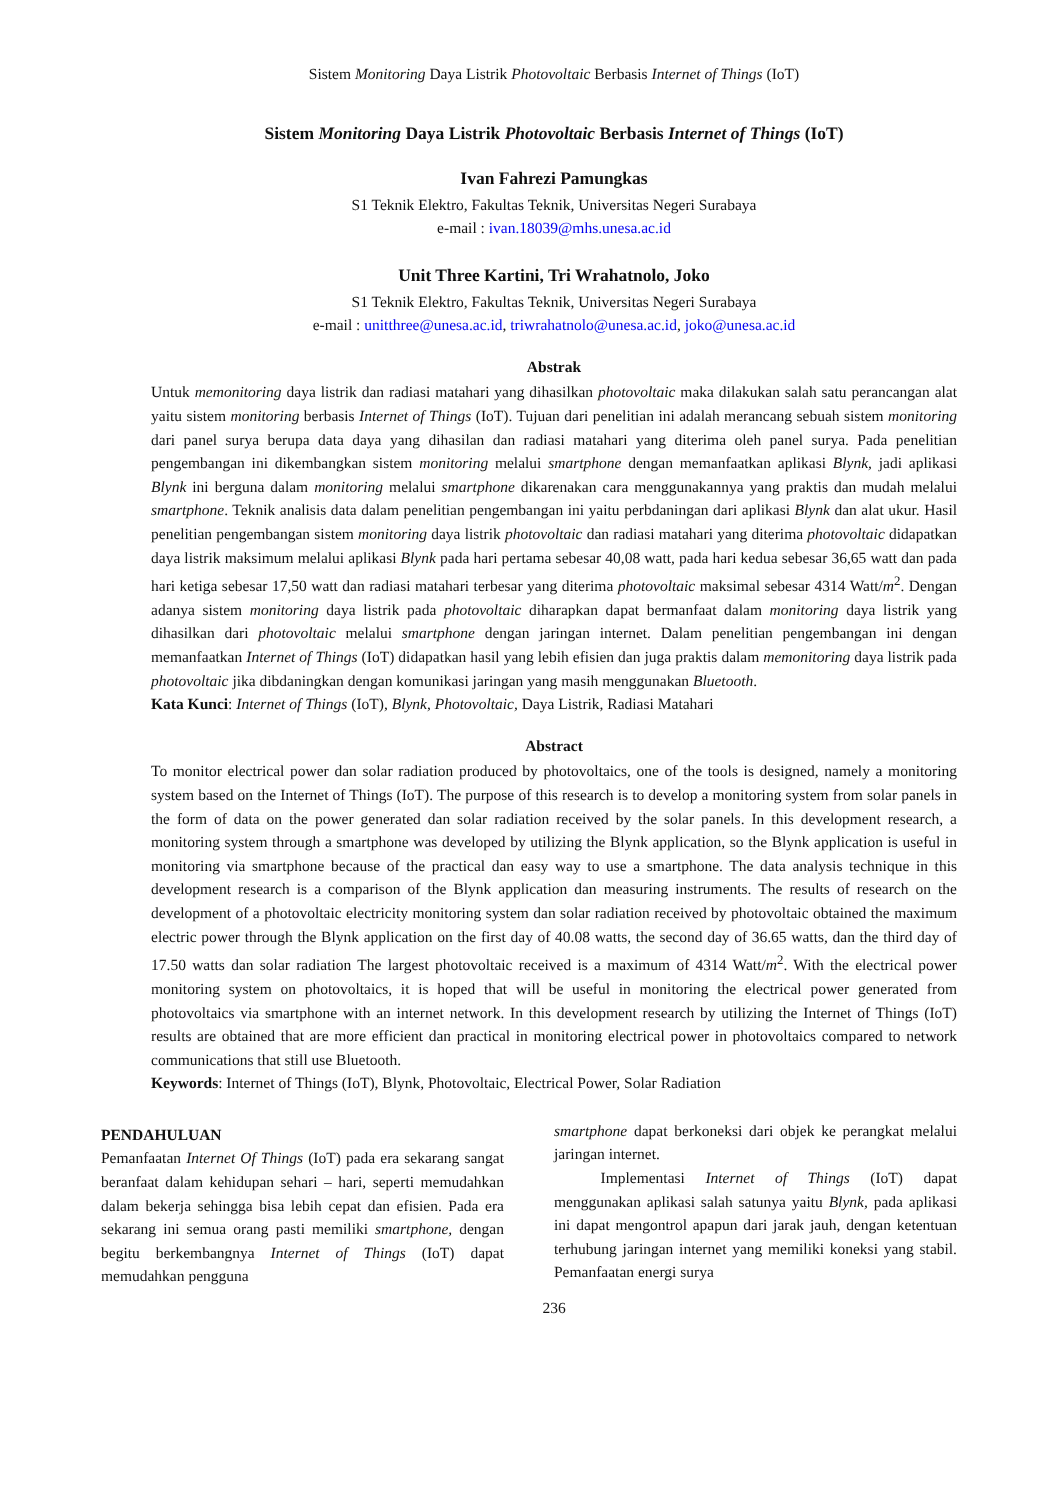Sistem Monitoring Daya Listrik Photovoltaic Berbasis Internet of Things (IoT)
Sistem Monitoring Daya Listrik Photovoltaic Berbasis Internet of Things (IoT)
Ivan Fahrezi Pamungkas
S1 Teknik Elektro, Fakultas Teknik, Universitas Negeri Surabaya
e-mail : ivan.18039@mhs.unesa.ac.id
Unit Three Kartini, Tri Wrahatnolo, Joko
S1 Teknik Elektro, Fakultas Teknik, Universitas Negeri Surabaya
e-mail : unitthree@unesa.ac.id, triwrahatnolo@unesa.ac.id, joko@unesa.ac.id
Abstrak
Untuk memonitoring daya listrik dan radiasi matahari yang dihasilkan photovoltaic maka dilakukan salah satu perancangan alat yaitu sistem monitoring berbasis Internet of Things (IoT). Tujuan dari penelitian ini adalah merancang sebuah sistem monitoring dari panel surya berupa data daya yang dihasilan dan radiasi matahari yang diterima oleh panel surya. Pada penelitian pengembangan ini dikembangkan sistem monitoring melalui smartphone dengan memanfaatkan aplikasi Blynk, jadi aplikasi Blynk ini berguna dalam monitoring melalui smartphone dikarenakan cara menggunakannya yang praktis dan mudah melalui smartphone. Teknik analisis data dalam penelitian pengembangan ini yaitu perbdaningan dari aplikasi Blynk dan alat ukur. Hasil penelitian pengembangan sistem monitoring daya listrik photovoltaic dan radiasi matahari yang diterima photovoltaic didapatkan daya listrik maksimum melalui aplikasi Blynk pada hari pertama sebesar 40,08 watt, pada hari kedua sebesar 36,65 watt dan pada hari ketiga sebesar 17,50 watt dan radiasi matahari terbesar yang diterima photovoltaic maksimal sebesar 4314 Watt/m<sup>2</sup>. Dengan adanya sistem monitoring daya listrik pada photovoltaic diharapkan dapat bermanfaat dalam monitoring daya listrik yang dihasilkan dari photovoltaic melalui smartphone dengan jaringan internet. Dalam penelitian pengembangan ini dengan memanfaatkan Internet of Things (IoT) didapatkan hasil yang lebih efisien dan juga praktis dalam memonitoring daya listrik pada photovoltaic jika dibdaningkan dengan komunikasi jaringan yang masih menggunakan Bluetooth.
Kata Kunci: Internet of Things (IoT), Blynk, Photovoltaic, Daya Listrik, Radiasi Matahari
Abstract
To monitor electrical power dan solar radiation produced by photovoltaics, one of the tools is designed, namely a monitoring system based on the Internet of Things (IoT). The purpose of this research is to develop a monitoring system from solar panels in the form of data on the power generated dan solar radiation received by the solar panels. In this development research, a monitoring system through a smartphone was developed by utilizing the Blynk application, so the Blynk application is useful in monitoring via smartphone because of the practical dan easy way to use a smartphone. The data analysis technique in this development research is a comparison of the Blynk application dan measuring instruments. The results of research on the development of a photovoltaic electricity monitoring system dan solar radiation received by photovoltaic obtained the maximum electric power through the Blynk application on the first day of 40.08 watts, the second day of 36.65 watts, dan the third day of 17.50 watts dan solar radiation The largest photovoltaic received is a maximum of 4314 Watt/m<sup>2</sup>. With the electrical power monitoring system on photovoltaics, it is hoped that will be useful in monitoring the electrical power generated from photovoltaics via smartphone with an internet network. In this development research by utilizing the Internet of Things (IoT) results are obtained that are more efficient dan practical in monitoring electrical power in photovoltaics compared to network communications that still use Bluetooth.
Keywords: Internet of Things (IoT), Blynk, Photovoltaic, Electrical Power, Solar Radiation
PENDAHULUAN
Pemanfaatan Internet Of Things (IoT) pada era sekarang sangat beranfaat dalam kehidupan sehari – hari, seperti memudahkan dalam bekerja sehingga bisa lebih cepat dan efisien. Pada era sekarang ini semua orang pasti memiliki smartphone, dengan begitu berkembangnya Internet of Things (IoT) dapat memudahkan pengguna
smartphone dapat berkoneksi dari objek ke perangkat melalui jaringan internet.
   Implementasi Internet of Things (IoT) dapat menggunakan aplikasi salah satunya yaitu Blynk, pada aplikasi ini dapat mengontrol apapun dari jarak jauh, dengan ketentuan terhubung jaringan internet yang memiliki koneksi yang stabil. Pemanfaatan energi surya
236